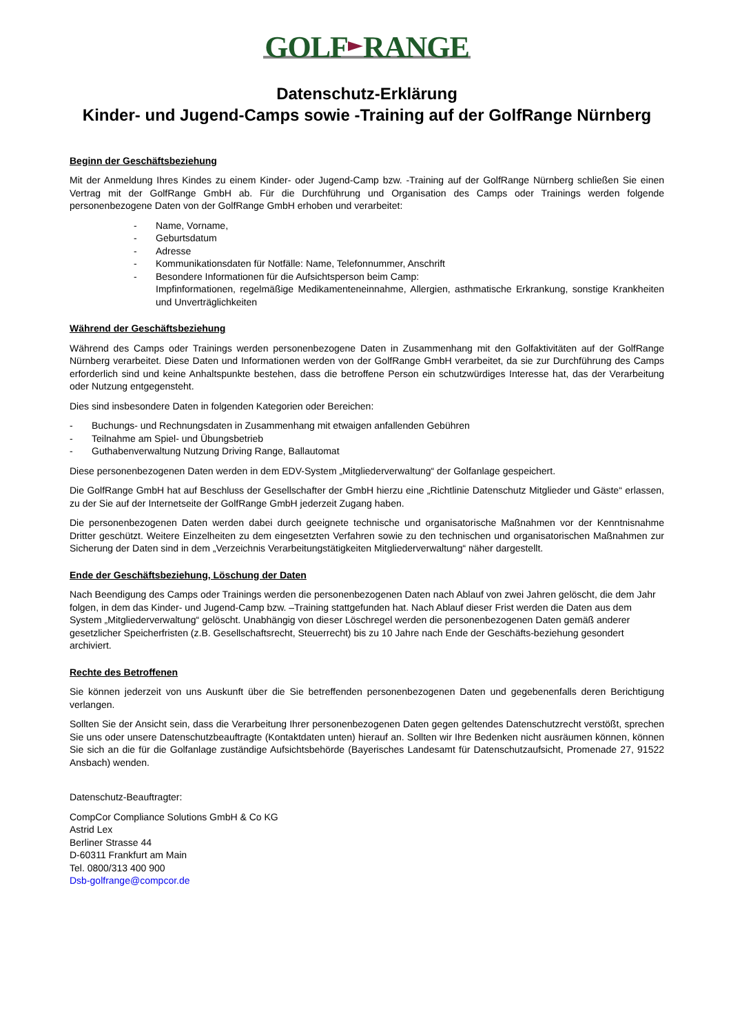GOLF RANGE
Datenschutz-Erklärung
Kinder- und Jugend-Camps sowie -Training auf der GolfRange Nürnberg
Beginn der Geschäftsbeziehung
Mit der Anmeldung Ihres Kindes zu einem Kinder- oder Jugend-Camp bzw. -Training auf der GolfRange Nürnberg schließen Sie einen Vertrag mit der GolfRange GmbH ab. Für die Durchführung und Organisation des Camps oder Trainings werden folgende personenbezogene Daten von der GolfRange GmbH erhoben und verarbeitet:
- Name, Vorname,
- Geburtsdatum
- Adresse
- Kommunikationsdaten für Notfälle: Name, Telefonnummer, Anschrift
- Besondere Informationen für die Aufsichtsperson beim Camp:
Impfinformationen, regelmäßige Medikamenteneinnahme, Allergien, asthmatische Erkrankung, sonstige Krankheiten und Unverträglichkeiten
Während der Geschäftsbeziehung
Während des Camps oder Trainings werden personenbezogene Daten in Zusammenhang mit den Golfaktivitäten auf der GolfRange Nürnberg verarbeitet. Diese Daten und Informationen werden von der GolfRange GmbH verarbeitet, da sie zur Durchführung des Camps erforderlich sind und keine Anhaltspunkte bestehen, dass die betroffene Person ein schutzwürdiges Interesse hat, das der Verarbeitung oder Nutzung entgegensteht.
Dies sind insbesondere Daten in folgenden Kategorien oder Bereichen:
- Buchungs- und Rechnungsdaten in Zusammenhang mit etwaigen anfallenden Gebühren
- Teilnahme am Spiel- und Übungsbetrieb
- Guthabenverwaltung Nutzung Driving Range, Ballautomat
Diese personenbezogenen Daten werden in dem EDV-System „Mitgliederverwaltung“ der Golfanlage gespeichert.
Die GolfRange GmbH hat auf Beschluss der Gesellschafter der GmbH hierzu eine „Richtlinie Datenschutz Mitglieder und Gäste“ erlassen, zu der Sie auf der Internetseite der GolfRange GmbH jederzeit Zugang haben.
Die personenbezogenen Daten werden dabei durch geeignete technische und organisatorische Maßnahmen vor der Kenntnisnahme Dritter geschützt. Weitere Einzelheiten zu dem eingesetzten Verfahren sowie zu den technischen und organisatorischen Maßnahmen zur Sicherung der Daten sind in dem „Verzeichnis Verarbeitungstätigkeiten Mitgliederverwaltung“ näher dargestellt.
Ende der Geschäftsbeziehung, Löschung der Daten
Nach Beendigung des Camps oder Trainings werden die personenbezogenen Daten nach Ablauf von zwei Jahren gelöscht, die dem Jahr folgen, in dem das Kinder- und Jugend-Camp bzw. –Training stattgefunden hat. Nach Ablauf dieser Frist werden die Daten aus dem System „Mitgliederverwaltung“ gelöscht. Unabhängig von dieser Löschregel werden die personenbezogenen Daten gemäß anderer gesetzlicher Speicherfristen (z.B. Gesellschaftsrecht, Steuerrecht) bis zu 10 Jahre nach Ende der Geschäfts-beziehung gesondert archiviert.
Rechte des Betroffenen
Sie können jederzeit von uns Auskunft über die Sie betreffenden personenbezogenen Daten und gegebenenfalls deren Berichtigung verlangen.
Sollten Sie der Ansicht sein, dass die Verarbeitung Ihrer personenbezogenen Daten gegen geltendes Datenschutzrecht verstößt, sprechen Sie uns oder unsere Datenschutzbeauftragte (Kontaktdaten unten) hierauf an. Sollten wir Ihre Bedenken nicht ausräumen können, können Sie sich an die für die Golfanlage zuständige Aufsichtsbehörde (Bayerisches Landesamt für Datenschutzaufsicht, Promenade 27, 91522 Ansbach) wenden.
Datenschutz-Beauftragter:
CompCor Compliance Solutions GmbH & Co KG
Astrid Lex
Berliner Strasse 44
D-60311 Frankfurt am Main
Tel. 0800/313 400 900
Dsb-golfrange@compcor.de